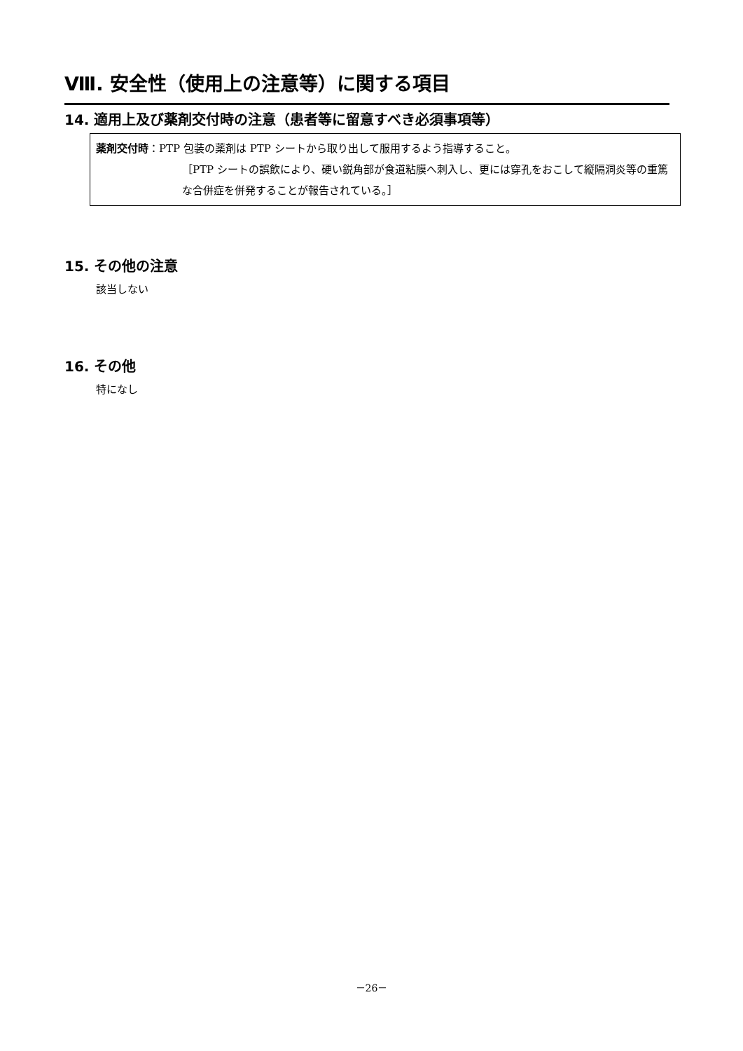Ⅷ. 安全性（使用上の注意等）に関する項目
14. 適用上及び薬剤交付時の注意（患者等に留意すべき必須事項等）
薬剤交付時：PTP 包装の薬剤は PTP シートから取り出して服用するよう指導すること。
［PTP シートの誤飲により、硬い鋭角部が食道粘膜へ刺入し、更には穿孔をおこして縦隔洞炎等の重篤な合併症を併発することが報告されている。］
15. その他の注意
該当しない
16. その他
特になし
－26－